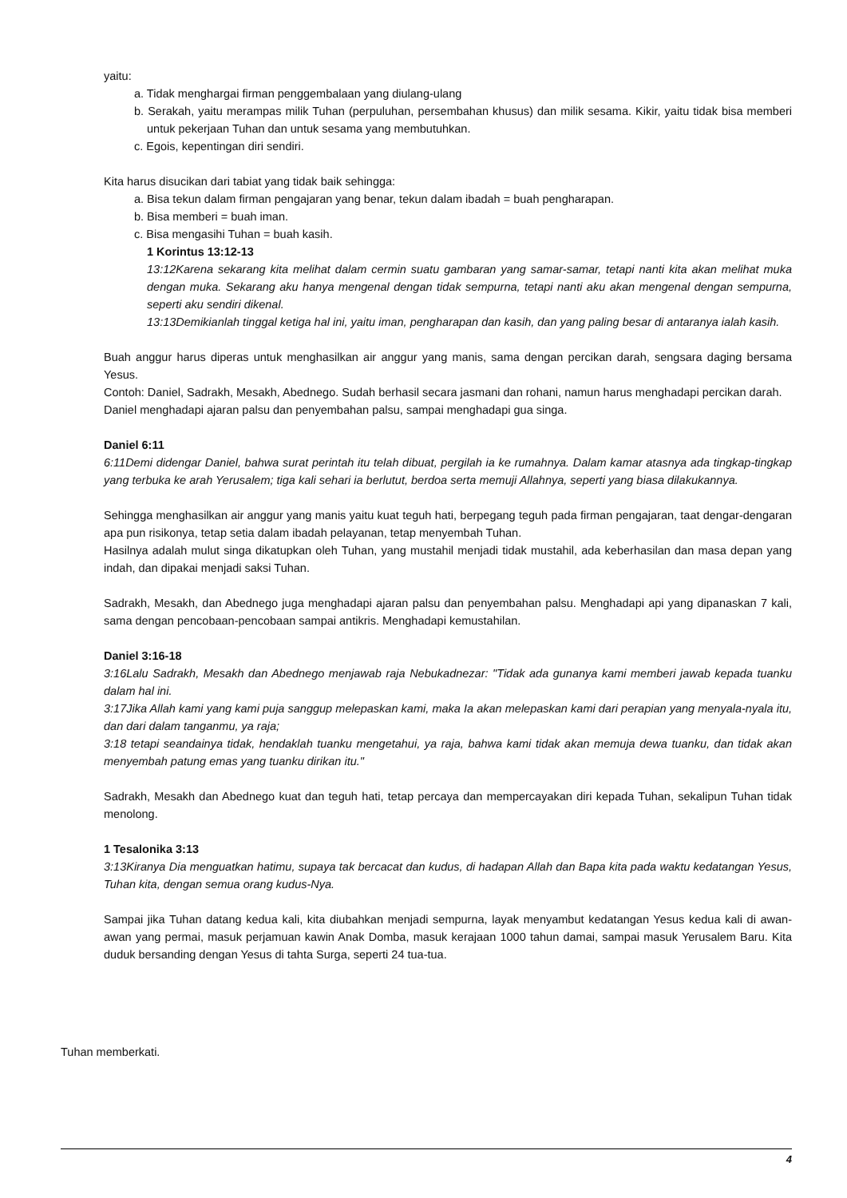yaitu:
a. Tidak menghargai firman penggembalaan yang diulang-ulang
b. Serakah, yaitu merampas milik Tuhan (perpuluhan, persembahan khusus) dan milik sesama. Kikir, yaitu tidak bisa memberi untuk pekerjaan Tuhan dan untuk sesama yang membutuhkan.
c. Egois, kepentingan diri sendiri.
Kita harus disucikan dari tabiat yang tidak baik sehingga:
a. Bisa tekun dalam firman pengajaran yang benar, tekun dalam ibadah = buah pengharapan.
b. Bisa memberi = buah iman.
c. Bisa mengasihi Tuhan = buah kasih.
1 Korintus 13:12-13
13:12Karena sekarang kita melihat dalam cermin suatu gambaran yang samar-samar, tetapi nanti kita akan melihat muka dengan muka. Sekarang aku hanya mengenal dengan tidak sempurna, tetapi nanti aku akan mengenal dengan sempurna, seperti aku sendiri dikenal.
13:13Demikianlah tinggal ketiga hal ini, yaitu iman, pengharapan dan kasih, dan yang paling besar di antaranya ialah kasih.
Buah anggur harus diperas untuk menghasilkan air anggur yang manis, sama dengan percikan darah, sengsara daging bersama Yesus.
Contoh: Daniel, Sadrakh, Mesakh, Abednego. Sudah berhasil secara jasmani dan rohani, namun harus menghadapi percikan darah.
Daniel menghadapi ajaran palsu dan penyembahan palsu, sampai menghadapi gua singa.
Daniel 6:11
6:11Demi didengar Daniel, bahwa surat perintah itu telah dibuat, pergilah ia ke rumahnya. Dalam kamar atasnya ada tingkap-tingkap yang terbuka ke arah Yerusalem; tiga kali sehari ia berlutut, berdoa serta memuji Allahnya, seperti yang biasa dilakukannya.
Sehingga menghasilkan air anggur yang manis yaitu kuat teguh hati, berpegang teguh pada firman pengajaran, taat dengar-dengaran apa pun risikonya, tetap setia dalam ibadah pelayanan, tetap menyembah Tuhan.
Hasilnya adalah mulut singa dikatupkan oleh Tuhan, yang mustahil menjadi tidak mustahil, ada keberhasilan dan masa depan yang indah, dan dipakai menjadi saksi Tuhan.
Sadrakh, Mesakh, dan Abednego juga menghadapi ajaran palsu dan penyembahan palsu. Menghadapi api yang dipanaskan 7 kali, sama dengan pencobaan-pencobaan sampai antikris. Menghadapi kemustahilan.
Daniel 3:16-18
3:16Lalu Sadrakh, Mesakh dan Abednego menjawab raja Nebukadnezar: "Tidak ada gunanya kami memberi jawab kepada tuanku dalam hal ini.
3:17Jika Allah kami yang kami puja sanggup melepaskan kami, maka Ia akan melepaskan kami dari perapian yang menyala-nyala itu, dan dari dalam tanganmu, ya raja;
3:18 tetapi seandainya tidak, hendaklah tuanku mengetahui, ya raja, bahwa kami tidak akan memuja dewa tuanku, dan tidak akan menyembah patung emas yang tuanku dirikan itu."
Sadrakh, Mesakh dan Abednego kuat dan teguh hati, tetap percaya dan mempercayakan diri kepada Tuhan, sekalipun Tuhan tidak menolong.
1 Tesalonika 3:13
3:13Kiranya Dia menguatkan hatimu, supaya tak bercacat dan kudus, di hadapan Allah dan Bapa kita pada waktu kedatangan Yesus, Tuhan kita, dengan semua orang kudus-Nya.
Sampai jika Tuhan datang kedua kali, kita diubahkan menjadi sempurna, layak menyambut kedatangan Yesus kedua kali di awan-awan yang permai, masuk perjamuan kawin Anak Domba, masuk kerajaan 1000 tahun damai, sampai masuk Yerusalem Baru. Kita duduk bersanding dengan Yesus di tahta Surga, seperti 24 tua-tua.
Tuhan memberkati.
4